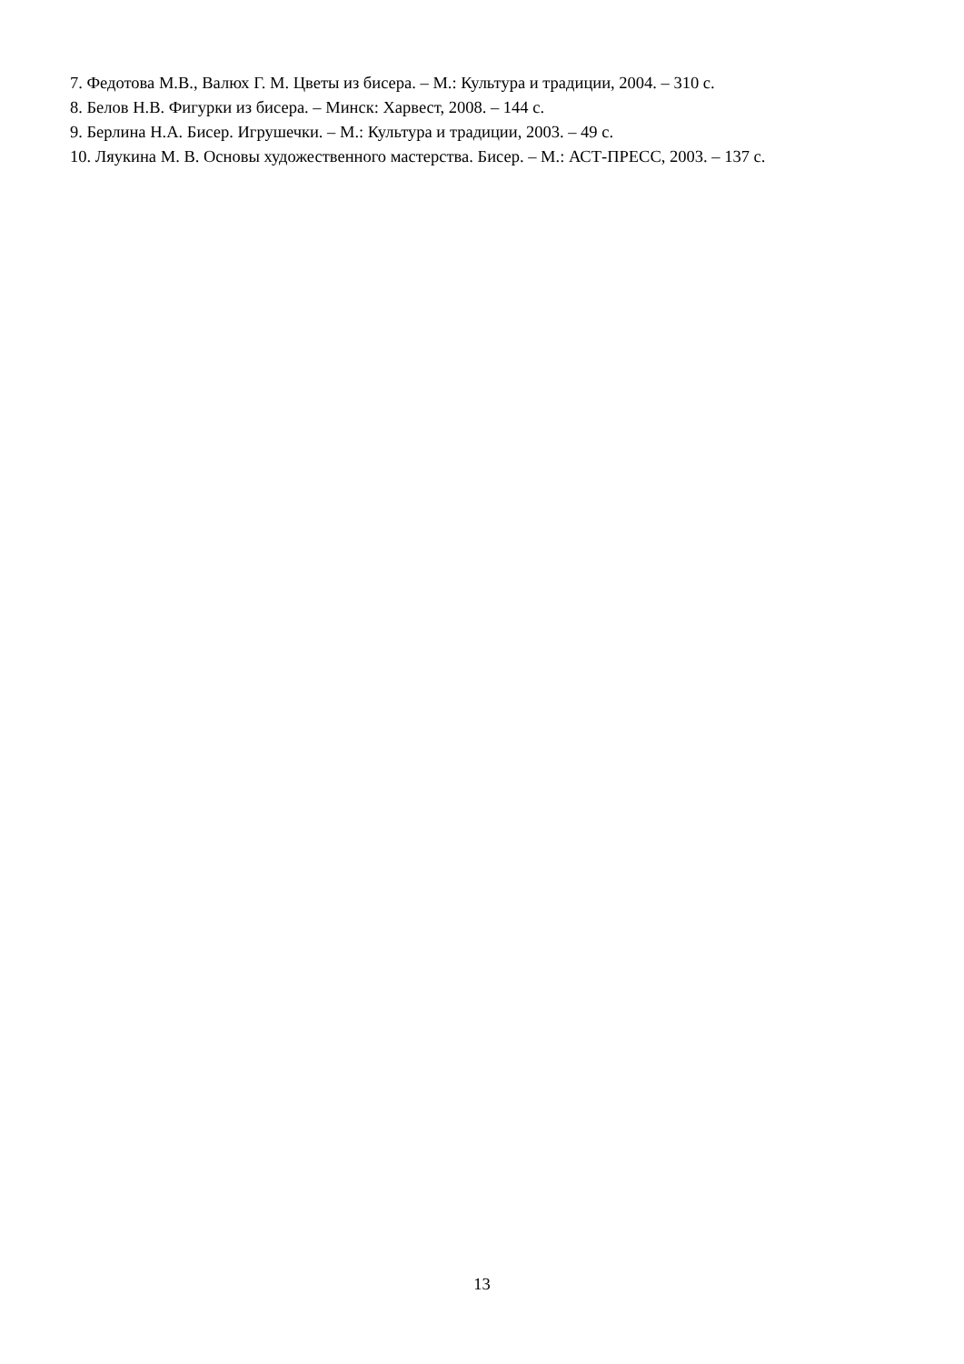7. Федотова М.В., Валюх Г. М. Цветы из бисера. – М.: Культура и традиции, 2004. – 310 с.
8. Белов Н.В. Фигурки из бисера. – Минск: Харвест, 2008. – 144 с.
9. Берлина Н.А. Бисер. Игрушечки. – М.: Культура и традиции, 2003. – 49 с.
10. Ляукина М. В. Основы художественного мастерства. Бисер. – М.: АСТ-ПРЕСС, 2003. – 137 с.
13